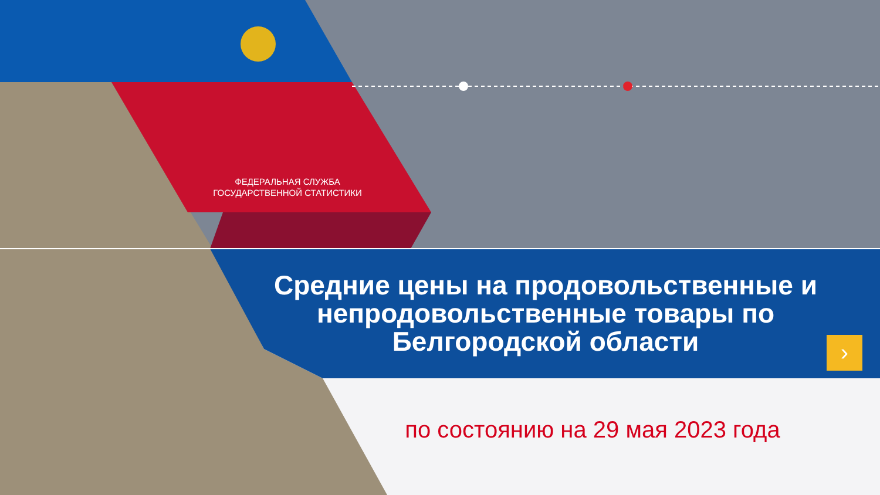ФЕДЕРАЛЬНАЯ СЛУЖБА
ГОСУДАРСТВЕННОЙ СТАТИСТИКИ
Средние цены на продовольственные и непродовольственные товары по Белгородской области
›
по состоянию на 29 мая 2023 года